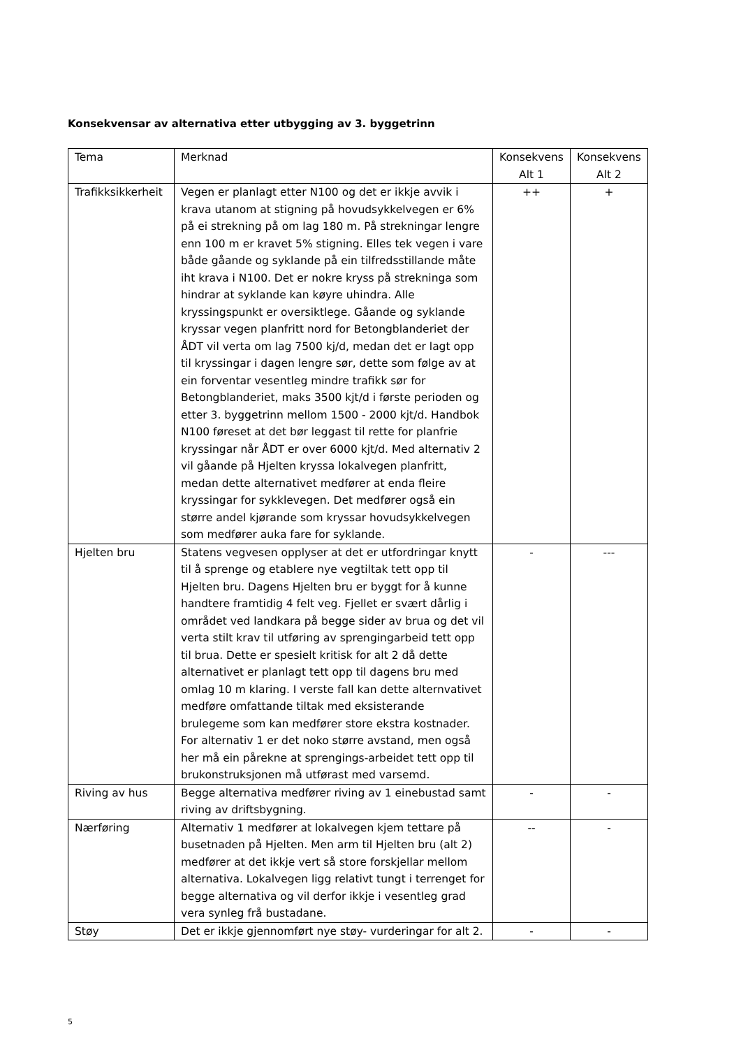Konsekvensar av alternativa etter utbygging av 3. byggetrinn
| Tema | Merknad | Konsekvens Alt 1 | Konsekvens Alt 2 |
| --- | --- | --- | --- |
| Trafikksikkerheit | Vegen er planlagt etter N100 og det er ikkje avvik i krava utanom at stigning på hovudsykkelvegen er 6% på ei strekning på om lag 180 m. På strekningar lengre enn 100 m er kravet 5% stigning. Elles tek vegen i vare både gåande og syklande på ein tilfredsstillande måte iht krava i N100. Det er nokre kryss på strekninga som hindrar at syklande kan køyre uhindra. Alle kryssingspunkt er oversiktlege. Gåande og syklande kryssar vegen planfritt nord for Betongblanderiet der ÅDT vil verta om lag 7500 kj/d, medan det er lagt opp til kryssingar i dagen lengre sør, dette som følge av at ein forventar vesentleg mindre trafikk sør for Betongblanderiet, maks 3500 kjt/d i første perioden og etter 3. byggetrinn mellom 1500 - 2000 kjt/d. Handbok N100 føreset at det bør leggast til rette for planfrie kryssingar når ÅDT er over 6000 kjt/d. Med alternativ 2 vil gåande på Hjelten kryssa lokalvegen planfritt, medan dette alternativet medfører at enda fleire kryssingar for sykklevegen. Det medfører også ein større andel kjørande som kryssar hovudsykkelvegen som medfører auka fare for syklande. | ++ | + |
| Hjelten bru | Statens vegvesen opplyser at det er utfordringar knytt til å sprenge og etablere nye vegtiltak tett opp til Hjelten bru. Dagens Hjelten bru er byggt for å kunne handtere framtidig 4 felt veg. Fjellet er svært dårlig i området ved landkara på begge sider av brua og det vil verta stilt krav til utføring av sprengingarbeid tett opp til brua. Dette er spesielt kritisk for alt 2 då dette alternativet er planlagt tett opp til dagens bru med omlag 10 m klaring. I verste fall kan dette alternvativet medføre omfattande tiltak med eksisterande brulegeme som kan medfører store ekstra kostnader. For alternativ 1 er det noko større avstand, men også her må ein pårekne at sprengings-arbeidet tett opp til brukonstruksjonen må utførast med varsemd. | - | --- |
| Riving av hus | Begge alternativa medfører riving av 1 einebustad samt riving av driftsbygning. | - | - |
| Nærføring | Alternativ 1 medfører at lokalvegen kjem tettare på busetnaden på Hjelten. Men arm til Hjelten bru (alt 2) medfører at det ikkje vert så store forskjellar mellom alternativa. Lokalvegen ligg relativt tungt i terrenget for begge alternativa og vil derfor ikkje i vesentleg grad vera synleg frå bustadane. | -- | - |
| Støy | Det er ikkje gjennomført nye støy- vurderingar for alt 2. | - | - |
5